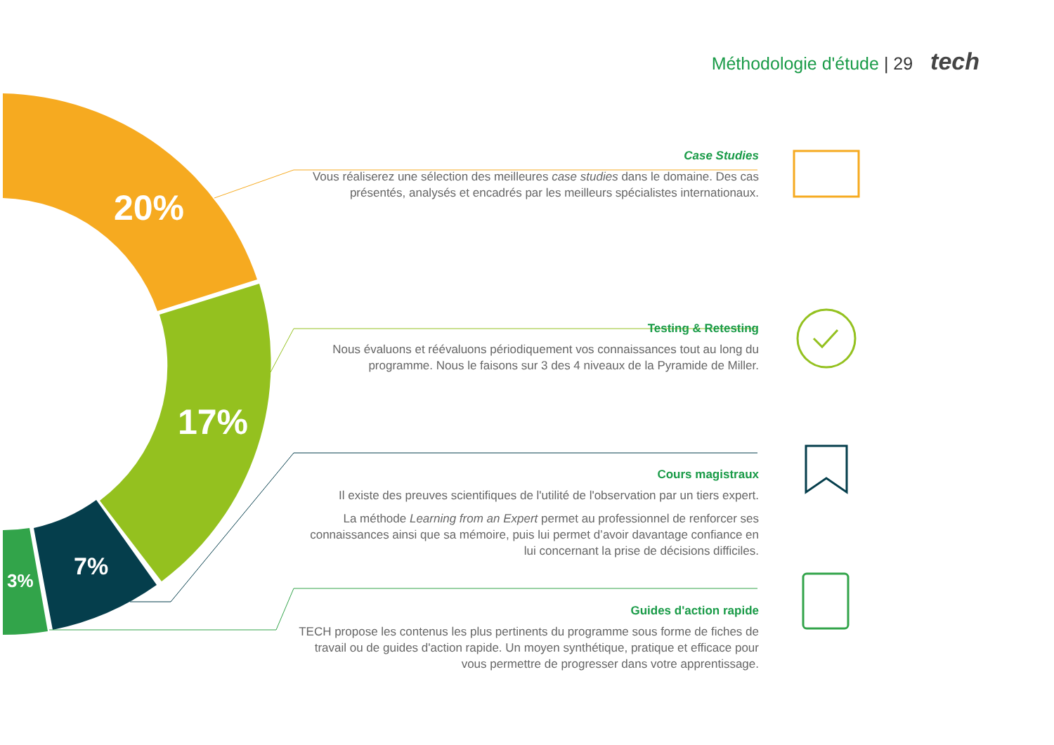Méthodologie d'étude | 29 tech
20%
17%
7%
3%
Case Studies
Vous réaliserez une sélection des meilleures case studies dans le domaine. Des cas présentés, analysés et encadrés par les meilleurs spécialistes internationaux.
Testing & Retesting
Nous évaluons et réévaluons périodiquement vos connaissances tout au long du programme. Nous le faisons sur 3 des 4 niveaux de la Pyramide de Miller.
Cours magistraux
Il existe des preuves scientifiques de l'utilité de l'observation par un tiers expert.
La méthode Learning from an Expert permet au professionnel de renforcer ses connaissances ainsi que sa mémoire, puis lui permet d’avoir davantage confiance en lui concernant la prise de décisions difficiles.
Guides d'action rapide
TECH propose les contenus les plus pertinents du programme sous forme de fiches de travail ou de guides d'action rapide. Un moyen synthétique, pratique et efficace pour vous permettre de progresser dans votre apprentissage.